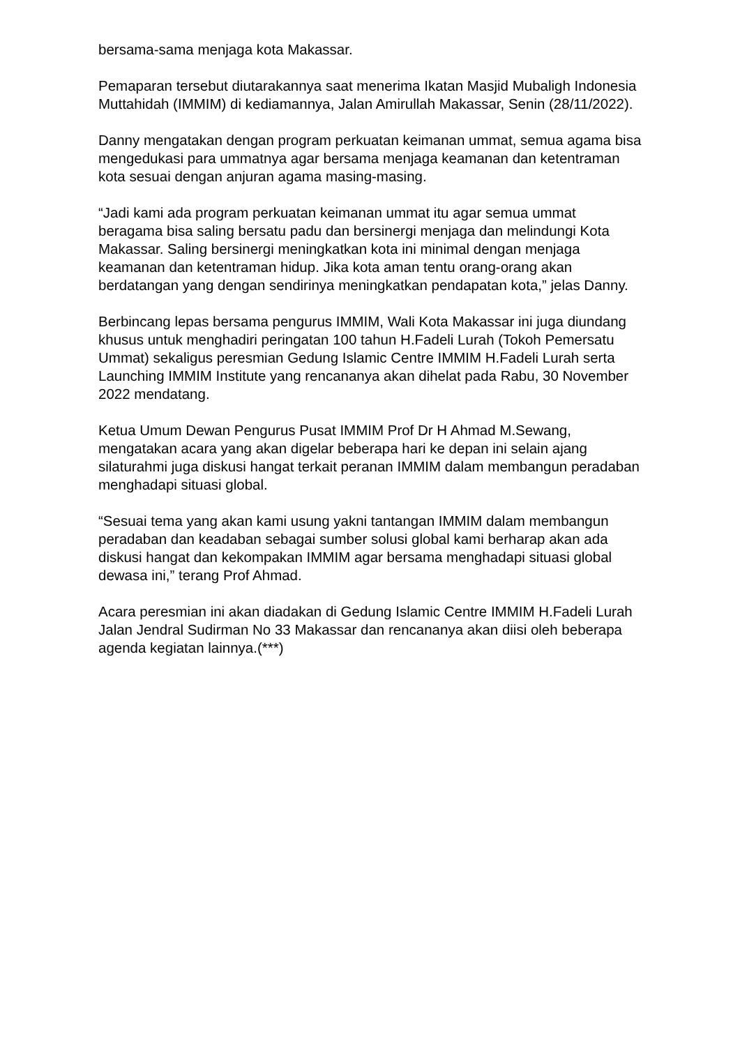bersama-sama menjaga kota Makassar.
Pemaparan tersebut diutarakannya saat menerima Ikatan Masjid Mubaligh Indonesia Muttahidah (IMMIM) di kediamannya, Jalan Amirullah Makassar, Senin (28/11/2022).
Danny mengatakan dengan program perkuatan keimanan ummat, semua agama bisa mengedukasi para ummatnya agar bersama menjaga keamanan dan ketentraman kota sesuai dengan anjuran agama masing-masing.
“Jadi kami ada program perkuatan keimanan ummat itu agar semua ummat beragama bisa saling bersatu padu dan bersinergi menjaga dan melindungi Kota Makassar. Saling bersinergi meningkatkan kota ini minimal dengan menjaga keamanan dan ketentraman hidup. Jika kota aman tentu orang-orang akan berdatangan yang dengan sendirinya meningkatkan pendapatan kota,” jelas Danny.
Berbincang lepas bersama pengurus IMMIM, Wali Kota Makassar ini juga diundang khusus untuk menghadiri peringatan 100 tahun H.Fadeli Lurah (Tokoh Pemersatu Ummat) sekaligus peresmian Gedung Islamic Centre IMMIM H.Fadeli Lurah serta Launching IMMIM Institute yang rencananya akan dihelat pada Rabu, 30 November 2022 mendatang.
Ketua Umum Dewan Pengurus Pusat IMMIM Prof Dr H Ahmad M.Sewang, mengatakan acara yang akan digelar beberapa hari ke depan ini selain ajang silaturahmi juga diskusi hangat terkait peranan IMMIM dalam membangun peradaban menghadapi situasi global.
“Sesuai tema yang akan kami usung yakni tantangan IMMIM dalam membangun peradaban dan keadaban sebagai sumber solusi global kami berharap akan ada diskusi hangat dan kekompakan IMMIM agar bersama menghadapi situasi global dewasa ini,” terang Prof Ahmad.
Acara peresmian ini akan diadakan di Gedung Islamic Centre IMMIM H.Fadeli Lurah Jalan Jendral Sudirman No 33 Makassar dan rencananya akan diisi oleh beberapa agenda kegiatan lainnya.(***)